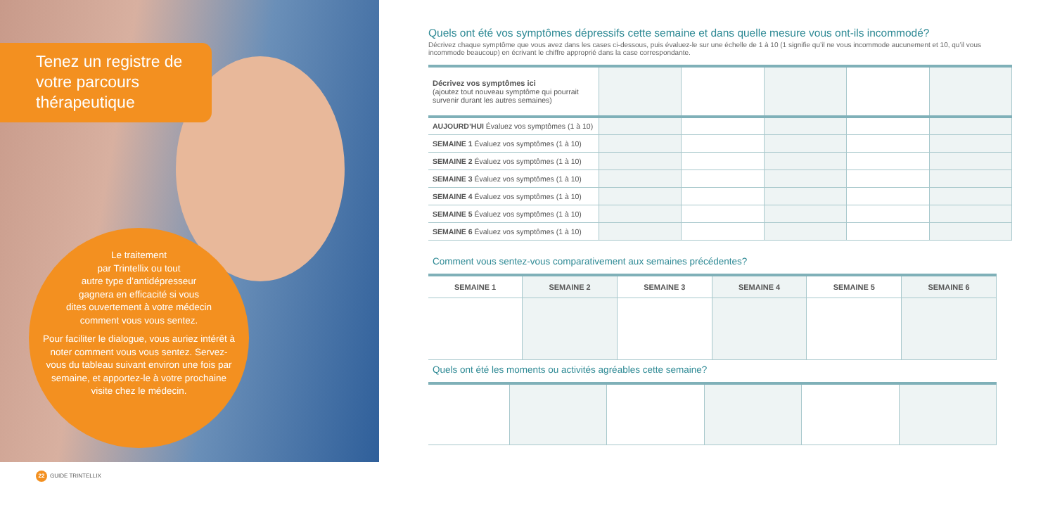Tenez un registre de votre parcours thérapeutique
Le traitement
par Trintellix ou tout
autre type d’antidépresseur
gagnera en efficacité si vous
dites ouvertement à votre médecin
comment vous vous sentez.
Pour faciliter le dialogue, vous auriez intérêt à noter comment vous vous sentez. Servez-vous du tableau suivant environ une fois par semaine, et apportez-le à votre prochaine visite chez le médecin.
22 GUIDE TRINTELLIX
Quels ont été vos symptômes dépressifs cette semaine et dans quelle mesure vous ont-ils incommodé?
Décrivez chaque symptôme que vous avez dans les cases ci-dessous, puis évaluez-le sur une échelle de 1 à 10 (1 signifie qu’il ne vous incommode aucunement et 10, qu’il vous incommode beaucoup) en écrivant le chiffre approprié dans la case correspondante.
| Décrivez vos symptômes ici (ajoutez tout nouveau symptôme qui pourrait survenir durant les autres semaines) | | | | | |
| AUJOURD’HUI Évaluez vos symptômes (1 à 10) | | | | | |
| SEMAINE 1 Évaluez vos symptômes (1 à 10) | | | | | |
| SEMAINE 2 Évaluez vos symptômes (1 à 10) | | | | | |
| SEMAINE 3 Évaluez vos symptômes (1 à 10) | | | | | |
| SEMAINE 4 Évaluez vos symptômes (1 à 10) | | | | | |
| SEMAINE 5 Évaluez vos symptômes (1 à 10) | | | | | |
| SEMAINE 6 Évaluez vos symptômes (1 à 10) | | | | | |
Comment vous sentez-vous comparativement aux semaines précédentes?
| SEMAINE 1 | SEMAINE 2 | SEMAINE 3 | SEMAINE 4 | SEMAINE 5 | SEMAINE 6 |
| --- | --- | --- | --- | --- | --- |
Quels ont été les moments ou activités agréables cette semaine?